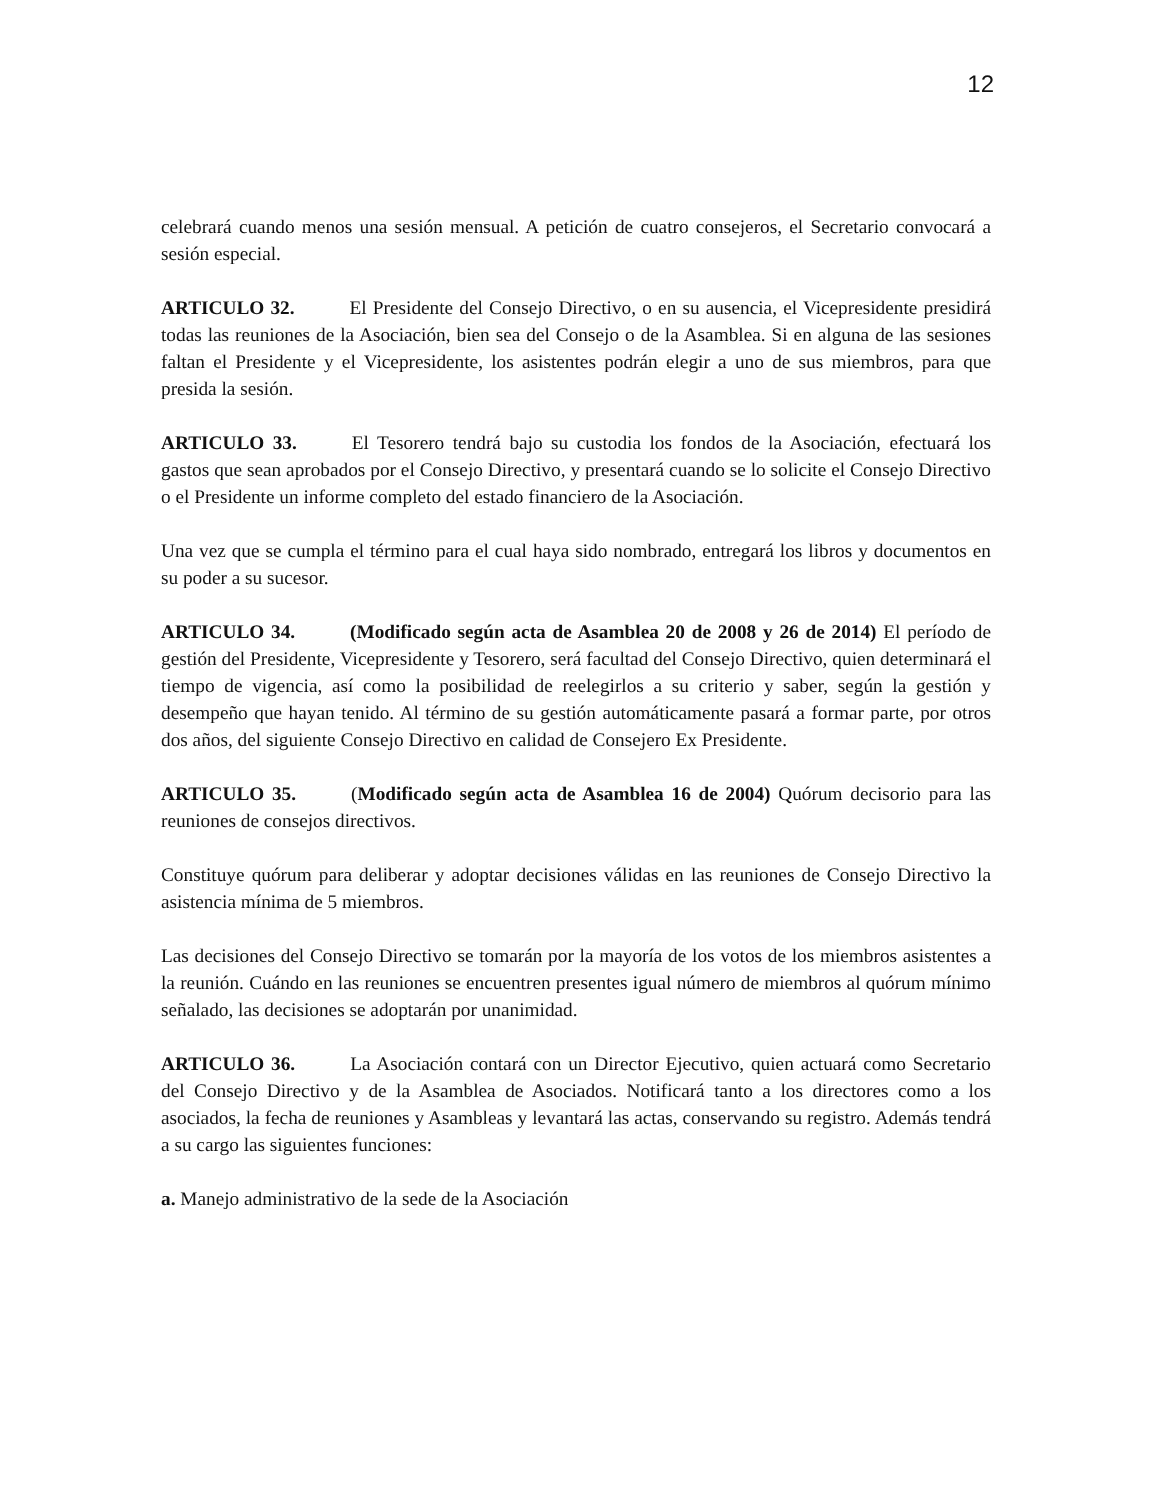12
celebrará cuando menos una sesión mensual. A petición de cuatro consejeros, el Secretario convocará a sesión especial.
ARTICULO 32. El Presidente del Consejo Directivo, o en su ausencia, el Vicepresidente presidirá todas las reuniones de la Asociación, bien sea del Consejo o de la Asamblea. Si en alguna de las sesiones faltan el Presidente y el Vicepresidente, los asistentes podrán elegir a uno de sus miembros, para que presida la sesión.
ARTICULO 33. El Tesorero tendrá bajo su custodia los fondos de la Asociación, efectuará los gastos que sean aprobados por el Consejo Directivo, y presentará cuando se lo solicite el Consejo Directivo o el Presidente un informe completo del estado financiero de la Asociación.
Una vez que se cumpla el término para el cual haya sido nombrado, entregará los libros y documentos en su poder a su sucesor.
ARTICULO 34. (Modificado según acta de Asamblea 20 de 2008 y 26 de 2014) El período de gestión del Presidente, Vicepresidente y Tesorero, será facultad del Consejo Directivo, quien determinará el tiempo de vigencia, así como la posibilidad de reelegirlos a su criterio y saber, según la gestión y desempeño que hayan tenido. Al término de su gestión automáticamente pasará a formar parte, por otros dos años, del siguiente Consejo Directivo en calidad de Consejero Ex Presidente.
ARTICULO 35. (Modificado según acta de Asamblea 16 de 2004) Quórum decisorio para las reuniones de consejos directivos.
Constituye quórum para deliberar y adoptar decisiones válidas en las reuniones de Consejo Directivo la asistencia mínima de 5 miembros.
Las decisiones del Consejo Directivo se tomarán por la mayoría de los votos de los miembros asistentes a la reunión. Cuándo en las reuniones se encuentren presentes igual número de miembros al quórum mínimo señalado, las decisiones se adoptarán por unanimidad.
ARTICULO 36. La Asociación contará con un Director Ejecutivo, quien actuará como Secretario del Consejo Directivo y de la Asamblea de Asociados. Notificará tanto a los directores como a los asociados, la fecha de reuniones y Asambleas y levantará las actas, conservando su registro. Además tendrá a su cargo las siguientes funciones:
a. Manejo administrativo de la sede de la Asociación